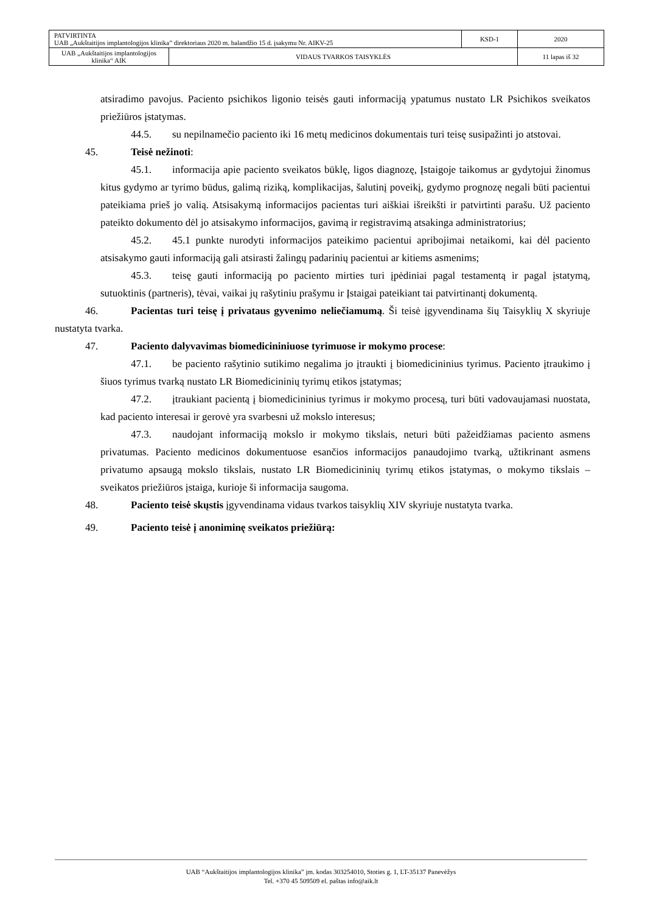| PATVIRTINTA UAB „Aukštaitijos implantologijos klinika” direktoriaus 2020 m. balandžio 15 d. įsakymu Nr. AIKV-25 | | KSD-1 | 2020 |
| UAB „Aukštaitijos implantologijos klinika“ AIK | VIDAUS TVARKOS TAISYKLĖS | | 11 lapas iš 32 |
atsiradimo pavojus. Paciento psichikos ligonio teisės gauti informaciją ypatumus nustato LR Psichikos sveikatos priežiūros įstatymas.
44.5. su nepilnamečio paciento iki 16 metų medicinos dokumentais turi teisę susipažinti jo atstovai.
45. Teisė nežinoti:
45.1. informacija apie paciento sveikatos būklę, ligos diagnozę, Įstaigoje taikomus ar gydytojui žinomus kitus gydymo ar tyrimo būdus, galimą riziką, komplikacijas, šalutinį poveikį, gydymo prognozę negali būti pacientui pateikiama prieš jo valią. Atsisakymą informacijos pacientas turi aiškiai išreikšti ir patvirtinti parašu. Už paciento pateikto dokumento dėl jo atsisakymo informacijos, gavimą ir registravimą atsakinga administratorius;
45.2. 45.1 punkte nurodyti informacijos pateikimo pacientui apribojimai netaikomi, kai dėl paciento atsisakymo gauti informaciją gali atsirasti žalingų padarinių pacientui ar kitiems asmenims;
45.3. teisę gauti informaciją po paciento mirties turi įpėdiniai pagal testamentą ir pagal įstatymą, sutuoktinis (partneris), tėvai, vaikai jų rašytiniu prašymu ir Įstaigai pateikiant tai patvirtinantį dokumentą.
46. Pacientas turi teisę į privataus gyvenimo neliečiamumą. Ši teisė įgyvendinama šių Taisyklių X skyriuje nustatyta tvarka.
47. Paciento dalyvavimas biomedicininiuose tyrimuose ir mokymo procese:
47.1. be paciento rašytinio sutikimo negalima jo įtraukti į biomedicininius tyrimus. Paciento įtraukimo į šiuos tyrimus tvarką nustato LR Biomedicininių tyrimų etikos įstatymas;
47.2. įtraukiant pacientą į biomedicininius tyrimus ir mokymo procesą, turi būti vadovaujamasi nuostata, kad paciento interesai ir gerovė yra svarbesni už mokslo interesus;
47.3. naudojant informaciją mokslo ir mokymo tikslais, neturi būti pažeidžiamas paciento asmens privatumas. Paciento medicinos dokumentuose esančios informacijos panaudojimo tvarką, užtikrinant asmens privatumo apsaugą mokslo tikslais, nustato LR Biomedicininių tyrimų etikos įstatymas, o mokymo tikslais – sveikatos priežiūros įstaiga, kurioje ši informacija saugoma.
48. Paciento teisė skųstis įgyvendinama vidaus tvarkos taisyklių XIV skyriuje nustatyta tvarka.
49. Paciento teisė į anoniminę sveikatos priežiūrą:
UAB “Aukštaitijos implantologijos klinika” įm. kodas 303254010, Stoties g. 1, LT-35137 Panevėžys
Tel. +370 45 509509 el. paštas info@aik.lt